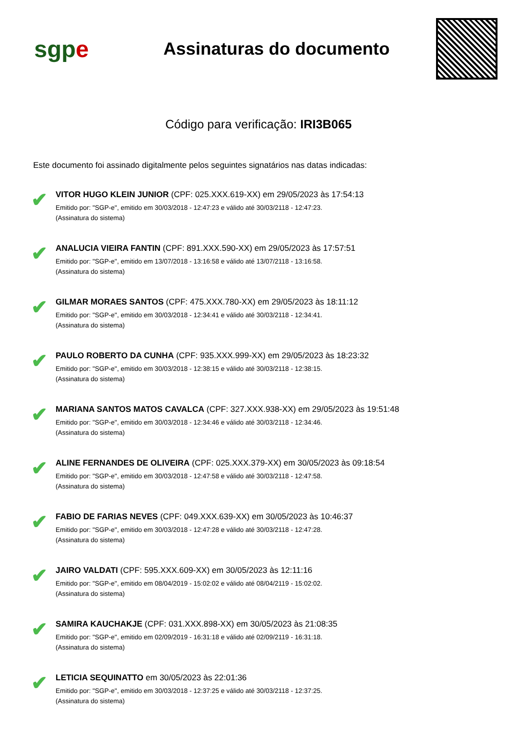sgpe
Assinaturas do documento
Código para verificação: IRI3B065
Este documento foi assinado digitalmente pelos seguintes signatários nas datas indicadas:
✔
VITOR HUGO KLEIN JUNIOR (CPF: 025.XXX.619-XX) em 29/05/2023 às 17:54:13
Emitido por: "SGP-e", emitido em 30/03/2018 - 12:47:23 e válido até 30/03/2118 - 12:47:23.
(Assinatura do sistema)
✔
ANALUCIA VIEIRA FANTIN (CPF: 891.XXX.590-XX) em 29/05/2023 às 17:57:51
Emitido por: "SGP-e", emitido em 13/07/2018 - 13:16:58 e válido até 13/07/2118 - 13:16:58.
(Assinatura do sistema)
✔
GILMAR MORAES SANTOS (CPF: 475.XXX.780-XX) em 29/05/2023 às 18:11:12
Emitido por: "SGP-e", emitido em 30/03/2018 - 12:34:41 e válido até 30/03/2118 - 12:34:41.
(Assinatura do sistema)
✔
PAULO ROBERTO DA CUNHA (CPF: 935.XXX.999-XX) em 29/05/2023 às 18:23:32
Emitido por: "SGP-e", emitido em 30/03/2018 - 12:38:15 e válido até 30/03/2118 - 12:38:15.
(Assinatura do sistema)
✔
MARIANA SANTOS MATOS CAVALCA (CPF: 327.XXX.938-XX) em 29/05/2023 às 19:51:48
Emitido por: "SGP-e", emitido em 30/03/2018 - 12:34:46 e válido até 30/03/2118 - 12:34:46.
(Assinatura do sistema)
✔
ALINE FERNANDES DE OLIVEIRA (CPF: 025.XXX.379-XX) em 30/05/2023 às 09:18:54
Emitido por: "SGP-e", emitido em 30/03/2018 - 12:47:58 e válido até 30/03/2118 - 12:47:58.
(Assinatura do sistema)
✔
FABIO DE FARIAS NEVES (CPF: 049.XXX.639-XX) em 30/05/2023 às 10:46:37
Emitido por: "SGP-e", emitido em 30/03/2018 - 12:47:28 e válido até 30/03/2118 - 12:47:28.
(Assinatura do sistema)
✔
JAIRO VALDATI (CPF: 595.XXX.609-XX) em 30/05/2023 às 12:11:16
Emitido por: "SGP-e", emitido em 08/04/2019 - 15:02:02 e válido até 08/04/2119 - 15:02:02.
(Assinatura do sistema)
✔
SAMIRA KAUCHAKJE (CPF: 031.XXX.898-XX) em 30/05/2023 às 21:08:35
Emitido por: "SGP-e", emitido em 02/09/2019 - 16:31:18 e válido até 02/09/2119 - 16:31:18.
(Assinatura do sistema)
✔
LETICIA SEQUINATTO em 30/05/2023 às 22:01:36
Emitido por: "SGP-e", emitido em 30/03/2018 - 12:37:25 e válido até 30/03/2118 - 12:37:25.
(Assinatura do sistema)